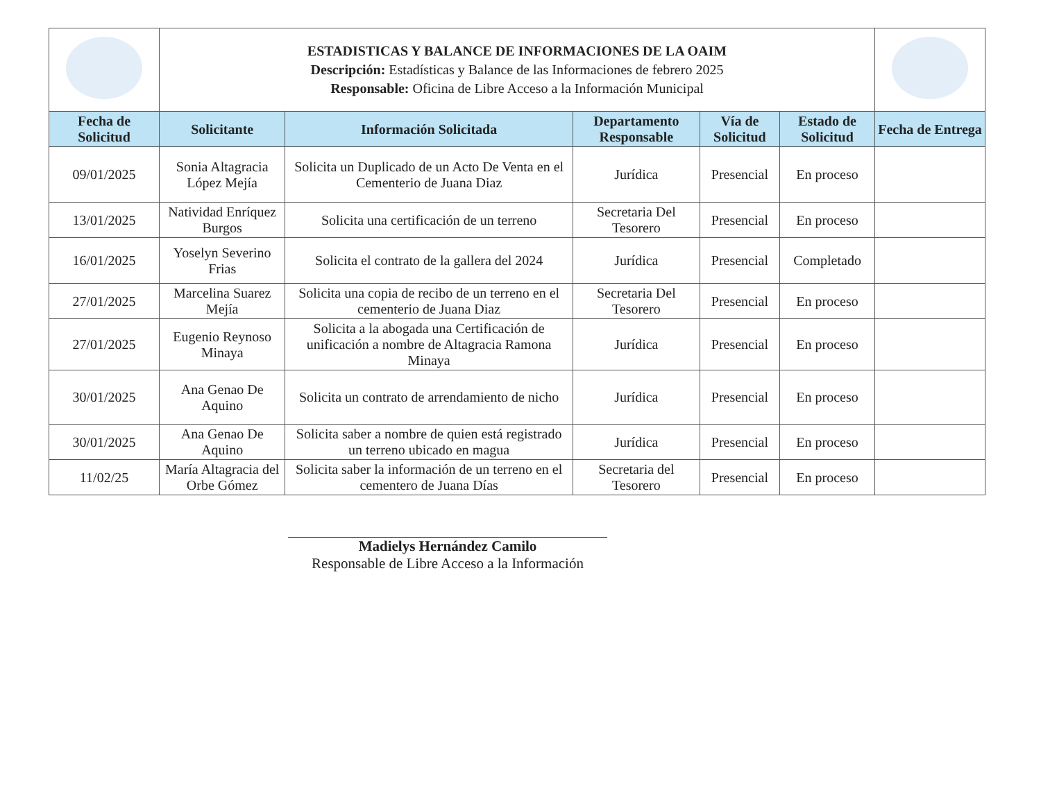| | ESTADISTICAS Y BALANCE DE INFORMACIONES DE LA OAIM Descripción: Estadísticas y Balance de las Informaciones de febrero 2025 Responsable: Oficina de Libre Acceso a la Información Municipal | | | | | |
| Fecha de Solicitud | Solicitante | Información Solicitada | Departamento Responsable | Vía de Solicitud | Estado de Solicitud | Fecha de Entrega |
| 09/01/2025 | Sonia Altagracia López Mejía | Solicita un Duplicado de un Acto De Venta en el Cementerio de Juana Diaz | Jurídica | Presencial | En proceso | |
| 13/01/2025 | Natividad Enríquez Burgos | Solicita una certificación de un terreno | Secretaria Del Tesorero | Presencial | En proceso | |
| 16/01/2025 | Yoselyn Severino Frias | Solicita el contrato de la gallera del 2024 | Jurídica | Presencial | Completado | |
| 27/01/2025 | Marcelina Suarez Mejía | Solicita una copia de recibo de un terreno en el cementerio de Juana Diaz | Secretaria Del Tesorero | Presencial | En proceso | |
| 27/01/2025 | Eugenio Reynoso Minaya | Solicita a la abogada una Certificación de unificación a nombre de Altagracia Ramona Minaya | Jurídica | Presencial | En proceso | |
| 30/01/2025 | Ana Genao De Aquino | Solicita un contrato de arrendamiento de nicho | Jurídica | Presencial | En proceso | |
| 30/01/2025 | Ana Genao De Aquino | Solicita saber a nombre de quien está registrado un terreno ubicado en magua | Jurídica | Presencial | En proceso | |
| 11/02/25 | María Altagracia del Orbe Gómez | Solicita saber la información de un terreno en el cementero de Juana Días | Secretaria del Tesorero | Presencial | En proceso | |
Madielys Hernández Camilo
Responsable de Libre Acceso a la Información